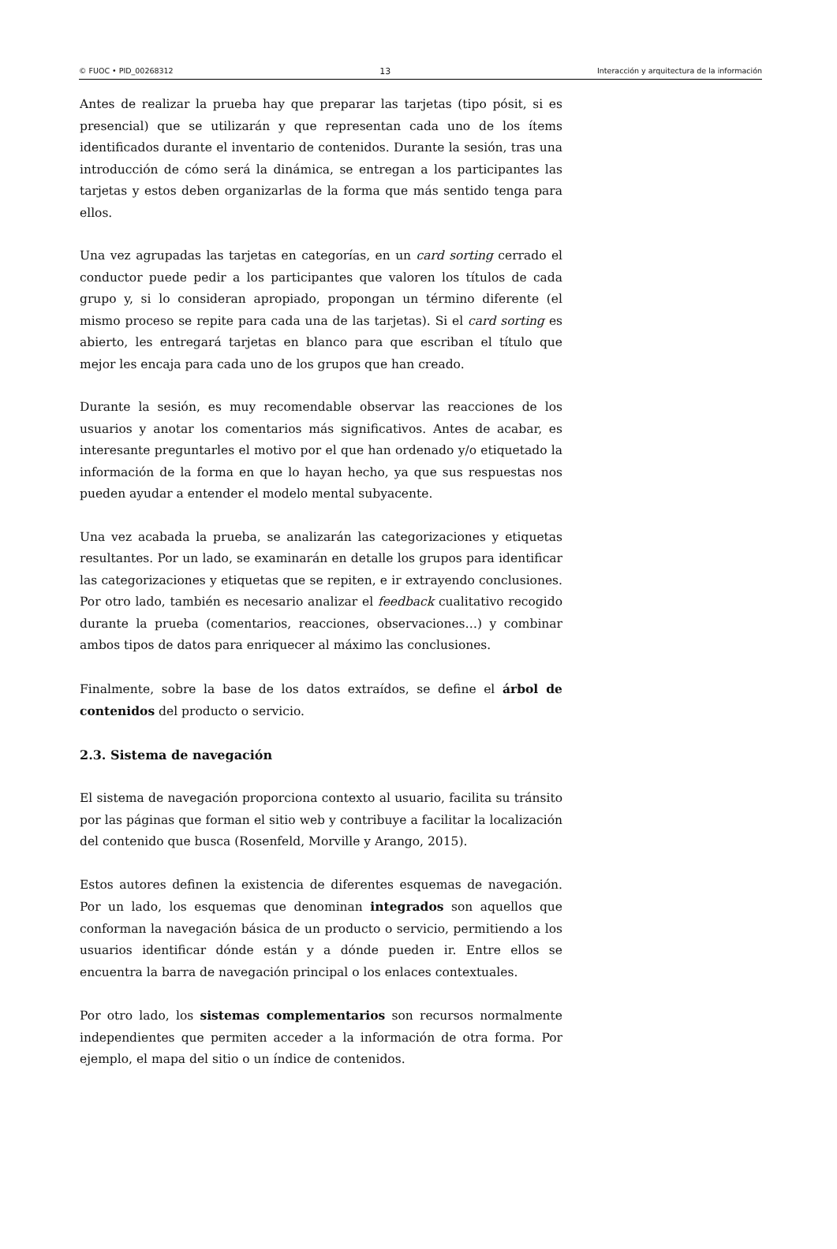© FUOC • PID_00268312 13 Interacción y arquitectura de la información
Antes de realizar la prueba hay que preparar las tarjetas (tipo pósit, si es presencial) que se utilizarán y que representan cada uno de los ítems identificados durante el inventario de contenidos. Durante la sesión, tras una introducción de cómo será la dinámica, se entregan a los participantes las tarjetas y estos deben organizarlas de la forma que más sentido tenga para ellos.
Una vez agrupadas las tarjetas en categorías, en un card sorting cerrado el conductor puede pedir a los participantes que valoren los títulos de cada grupo y, si lo consideran apropiado, propongan un término diferente (el mismo proceso se repite para cada una de las tarjetas). Si el card sorting es abierto, les entregará tarjetas en blanco para que escriban el título que mejor les encaja para cada uno de los grupos que han creado.
Durante la sesión, es muy recomendable observar las reacciones de los usuarios y anotar los comentarios más significativos. Antes de acabar, es interesante preguntarles el motivo por el que han ordenado y/o etiquetado la información de la forma en que lo hayan hecho, ya que sus respuestas nos pueden ayudar a entender el modelo mental subyacente.
Una vez acabada la prueba, se analizarán las categorizaciones y etiquetas resultantes. Por un lado, se examinarán en detalle los grupos para identificar las categorizaciones y etiquetas que se repiten, e ir extrayendo conclusiones. Por otro lado, también es necesario analizar el feedback cualitativo recogido durante la prueba (comentarios, reacciones, observaciones…) y combinar ambos tipos de datos para enriquecer al máximo las conclusiones.
Finalmente, sobre la base de los datos extraídos, se define el árbol de contenidos del producto o servicio.
2.3. Sistema de navegación
El sistema de navegación proporciona contexto al usuario, facilita su tránsito por las páginas que forman el sitio web y contribuye a facilitar la localización del contenido que busca (Rosenfeld, Morville y Arango, 2015).
Estos autores definen la existencia de diferentes esquemas de navegación. Por un lado, los esquemas que denominan integrados son aquellos que conforman la navegación básica de un producto o servicio, permitiendo a los usuarios identificar dónde están y a dónde pueden ir. Entre ellos se encuentra la barra de navegación principal o los enlaces contextuales.
Por otro lado, los sistemas complementarios son recursos normalmente independientes que permiten acceder a la información de otra forma. Por ejemplo, el mapa del sitio o un índice de contenidos.